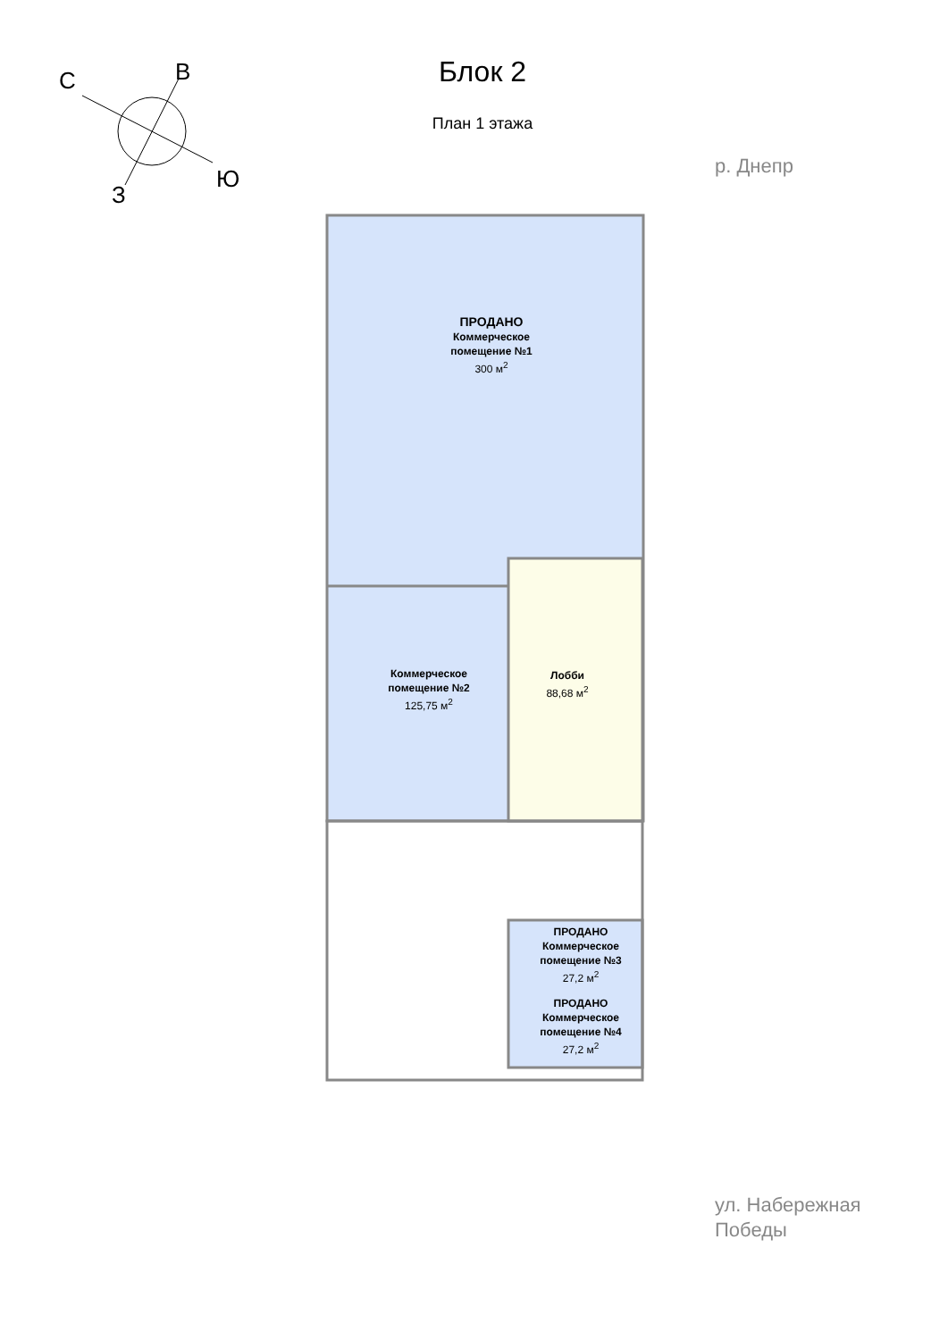С В
Ю
З
Блок 2
План 1 этажа
р. Днепр
ПРОДАНО
Коммерческое
помещение №1
300 м<sup>2</sup>
Коммерческое
помещение №2
125,75 м<sup>2</sup>
Лобби
88,68 м<sup>2</sup>
ПРОДАНО
Коммерческое
помещение №3
27,2 м<sup>2</sup>
ПРОДАНО
Коммерческое
помещение №4
27,2 м<sup>2</sup>
ул. Набережная
Победы